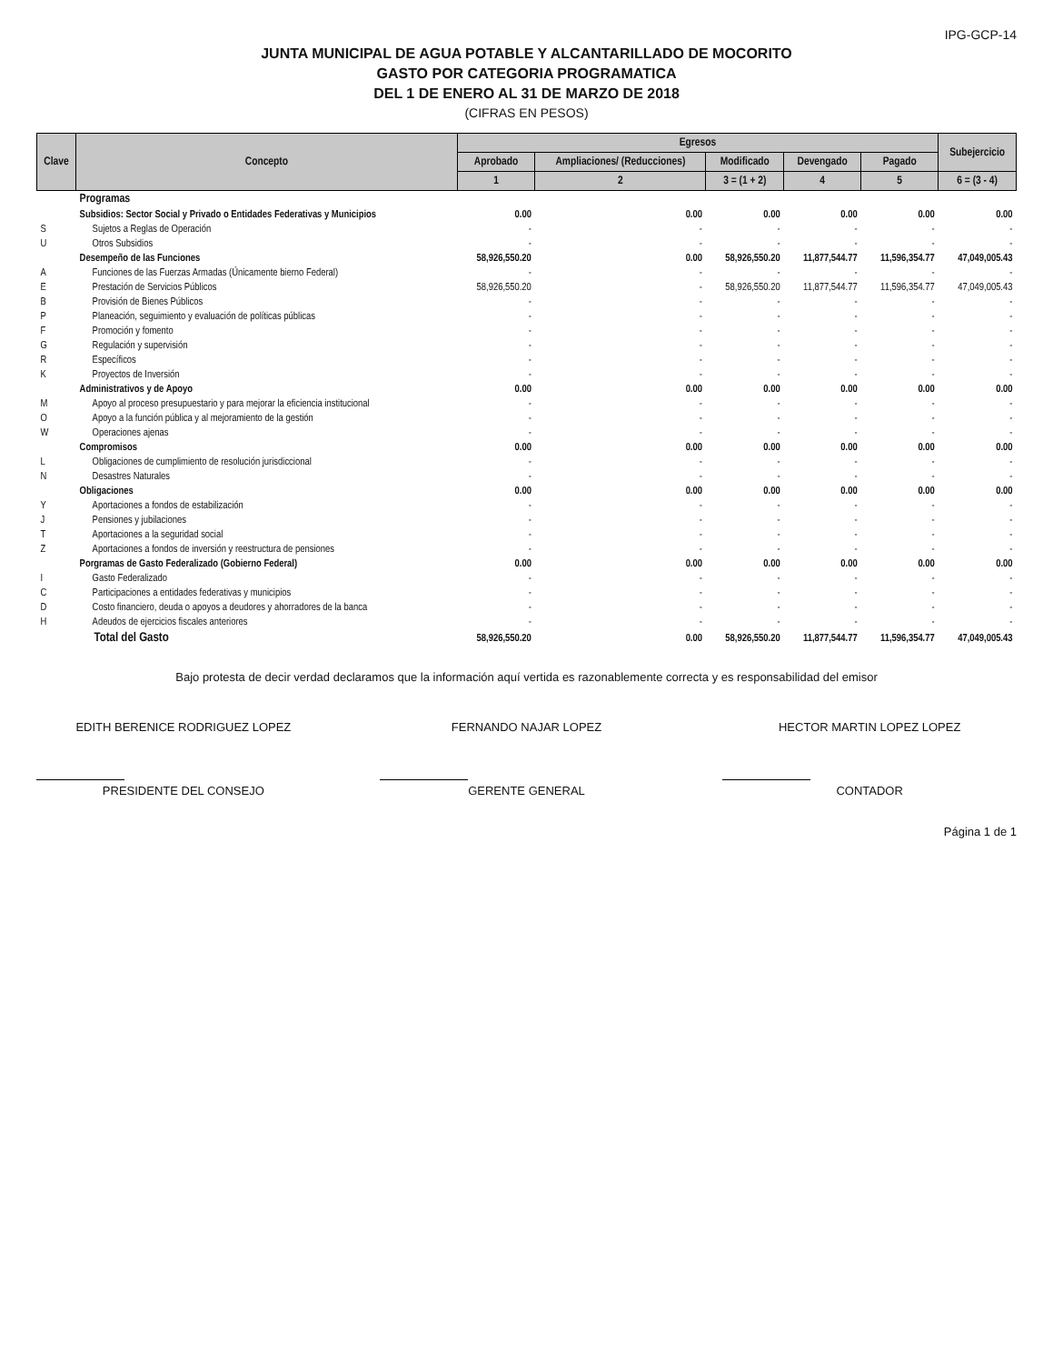IPG-GCP-14
JUNTA MUNICIPAL DE AGUA POTABLE Y ALCANTARILLADO DE MOCORITO
GASTO POR CATEGORIA PROGRAMATICA
DEL 1 DE ENERO AL 31 DE MARZO DE 2018
(CIFRAS EN PESOS)
| Clave | Concepto | Egresos | | | | | Subejercicio |
| --- | --- | --- | --- | --- | --- | --- | --- |
| | | Aprobado | Ampliaciones/ (Reducciones) | Modificado | Devengado | Pagado | |
| | | 1 | 2 | 3 = (1 + 2) | 4 | 5 | 6 = (3 - 4) |
| | Programas | | | | | | |
| | Subsidios: Sector Social y Privado o Entidades Federativas y Municipios | 0.00 | 0.00 | 0.00 | 0.00 | 0.00 | 0.00 |
| S | Sujetos a Reglas de Operación | - | - | - | - | - | - |
| U | Otros Subsidios | - | - | - | - | - | - |
| | Desempeño de las Funciones | 58,926,550.20 | 0.00 | 58,926,550.20 | 11,877,544.77 | 11,596,354.77 | 47,049,005.43 |
| A | Funciones de las Fuerzas Armadas (Únicamente bierno Federal) | - | - | - | - | - | - |
| E | Prestación de Servicios Públicos | 58,926,550.20 | - | 58,926,550.20 | 11,877,544.77 | 11,596,354.77 | 47,049,005.43 |
| B | Provisión de Bienes Públicos | - | - | - | - | - | - |
| P | Planeación, seguimiento y evaluación de políticas públicas | - | - | - | - | - | - |
| F | Promoción y fomento | - | - | - | - | - | - |
| G | Regulación y supervisión | - | - | - | - | - | - |
| R | Específicos | - | - | - | - | - | - |
| K | Proyectos de Inversión | - | - | - | - | - | - |
| | Administrativos y de Apoyo | 0.00 | 0.00 | 0.00 | 0.00 | 0.00 | 0.00 |
| M | Apoyo al proceso presupuestario y para mejorar la eficiencia institucional | - | - | - | - | - | - |
| O | Apoyo a la función pública y al mejoramiento de la gestión | - | - | - | - | - | - |
| W | Operaciones ajenas | - | - | - | - | - | - |
| | Compromisos | 0.00 | 0.00 | 0.00 | 0.00 | 0.00 | 0.00 |
| L | Obligaciones de cumplimiento de resolución jurisdiccional | - | - | - | - | - | - |
| N | Desastres Naturales | - | - | - | - | - | - |
| | Obligaciones | 0.00 | 0.00 | 0.00 | 0.00 | 0.00 | 0.00 |
| Y | Aportaciones a fondos de estabilización | - | - | - | - | - | - |
| J | Pensiones y jubilaciones | - | - | - | - | - | - |
| T | Aportaciones a la seguridad social | - | - | - | - | - | - |
| Z | Aportaciones a fondos de inversión y reestructura de pensiones | - | - | - | - | - | - |
| | Porgramas de Gasto Federalizado (Gobierno Federal) | 0.00 | 0.00 | 0.00 | 0.00 | 0.00 | 0.00 |
| I | Gasto Federalizado | - | - | - | - | - | - |
| C | Participaciones a entidades federativas y municipios | - | - | - | - | - | - |
| D | Costo financiero, deuda o apoyos a deudores y ahorradores de la banca | - | - | - | - | - | - |
| H | Adeudos de ejercicios fiscales anteriores | - | - | - | - | - | - |
| | Total del Gasto | 58,926,550.20 | 0.00 | 58,926,550.20 | 11,877,544.77 | 11,596,354.77 | 47,049,005.43 |
Bajo protesta de decir verdad declaramos que la información aquí vertida es razonablemente correcta y es responsabilidad del emisor
EDITH BERENICE RODRIGUEZ LOPEZ
PRESIDENTE DEL CONSEJO
FERNANDO NAJAR LOPEZ
GERENTE GENERAL
HECTOR MARTIN LOPEZ LOPEZ
CONTADOR
Página 1 de 1